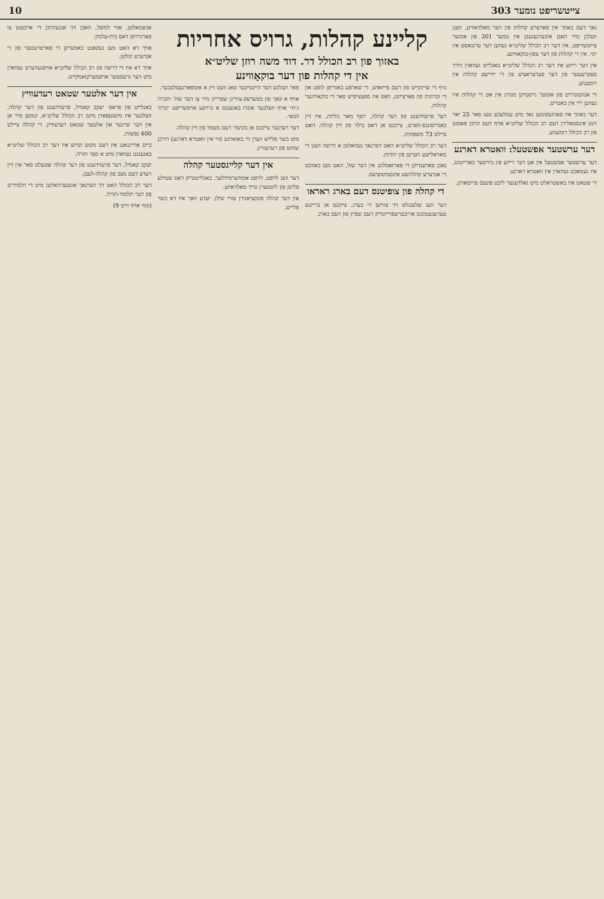10 צייטשריפט נומער 303
נאך דעם באזוך אין פארערע קהלות פון דער מאלדאוויע, וועגן וועלכן מיר האבן איבערגעגעבן אין נומער 301 פון אונזער צייטשריפט, איז דער רב הכולל שליט״א געווען דער ערנגאסט אין יוני. אין די קהלות פון דער צפון-בוקאווינע.
אין דער רייזע איז דער רב הכולל שליט״א באגלייט געווארן דורך סעקרעטער פון דער פעדעראציע פון די יידישע קהלות אין רומעניע.
די אנוועזנהייט פון אונזער גייסטיקן מנהיג אין אט די קהלות איז געווען ריי אין באטייט.
דער באזוך איז פארגעקומען נאך מיט עטלעכע טעג פאר 25 יאר זינט אינסטאלירן דעם רב הכולל שליט״א אויף דעם הויכן פאסטן פון רב הכולל רומעניע.
דער ערשטער אפשטעל: וואטרא דארנע
דער ערשטער אפשטעל אין אט דער רייזע פון גרויסער באדייטונג, איז געמאכט געווארן אין וואטרא דארנע.
די שטאט איז באשטראלט מיט גאלדענער ליכט פונעם פרימארגן.
קליינע קהלות, גרויס אחריות
באזוך פון רב הכולל דר. דוד משה רוזן שליט״א
אין די קהלות פון דער בוקאָווינע
נויף די שיינקייט פון דעם פייזאזש, די שארפע באגריפן לופט און די זכרונות פון פארצייטן, וואס איז ספעציפיש פאר די בוקאווינער קהלות.
דער פרעזידענט פון דער קהלה, יוסף מאר גוליות, איז זיין באגריסונגס-ווארט, צייכנט אן דאס בילד פון זיין קהלה. האט ציילט 73 משפחות.
דער רב הכולל שליט״א האט דערנאך געהאלטן א דרשה וועגן די מאראלישע ווערטן פון יהדות.
נאכן פארענדיקן די פארזאמלונג אין דער שול, האט מען באזוכט די אנדערע קהלהשע אינסטיטוציעס.
די קהלה פון צופיטנס דעם בארג ראראו
דער וועג שלענגלט זיך צווישן די בערג, צייכנט אן ברייטע טערעגעטונגס אריבערשפרייזנדיק דעם שפיץ פון דעם בארג.
פאר וועלכע דער היינטיקער טאג וועט זיין א אומפארגעסלעכער.
אויף א קאך פון ממערעק-צווייגן שפרייזן מיר צו דער שול ״חברה ג״ח״ אויף וועלכער אונדז באגעגנט א גרויסע אויפשריפט ״ברוך הבא״.
דער רעדנער צייכנט אן בקיצור דעם מעמד פון זיין קהלה.
מיט כשר פלייש ווערן זיי באזארגט (ווי אין וואטרא דארנע) דורכן שוחט פון רעדעוויץ.
אין דער קליינסטער קהלה
דער וועג לויפט, לויפט אומדערמידלעך, באגלייטנדיק דאס שטילע פליסן פון ליסטערן טייך מאלדאווע.
אין דער קהלה פונקציאנירן צוויי שילן. יעדע וואך איז דא כשר פלייש.
אנשטאלטן. אזוי למשל, האבן זיך אנגעהויבן די ארבעטן צו פארגרויסן דאס בית-עלמין.
אויך דא האט מען געקאנט באמערקן די פארטרעטער פון די אנדערע קולטן.
אויך דא איז די דרשה פון רב הכולל שליט״א אויסגעהערט געווארן מיט דער גרעסטער אויפמערקזאמקייט.
אין דער אלטער שטאט רעדעוויץ
באגלייט פון פראפ׳ יעקב קאמיל, פרעזידענט פון דער קהלה, וועלכער איז מיטגעפארן מיטן רב הכולל שליט״א, קומען מיר אן אין דער שיינער און אלטער שטאט רעדעוויץ. די קהלה ציילט 400 נפשות.
ביים אריינגאנג אין דעם מקום קדוש איז דער רב הכולל שליט״א באגעגנט געווארן מיט א ספר תורה.
יעקב קאמיל, דער פרעזידענט פון דער קהלה שטעלט פאר אין זיין רעדע דעם מצב פון קהלה-לעבן.
דער רב הכולל האט זיך דערנאך אונטערהאלטן מיט די תלמידים פון דער תלמוד-תורה.
(סוף אויף זייט 9)